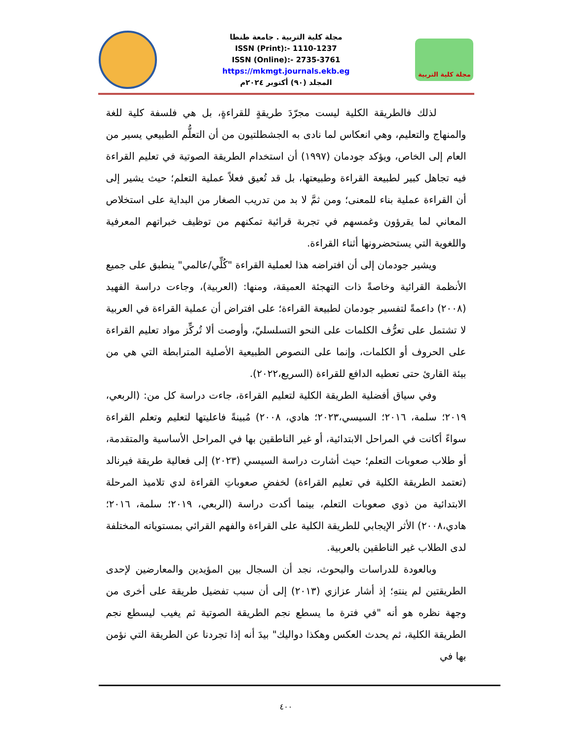مجلة كلية التربية . جامعة طنطا
ISSN (Print):- 1110-1237
ISSN (Online):- 2735-3761
https://mkmgt.journals.ekb.eg
المجلد (٩٠) أكتوبر ٢٠٢٤م
مجلة كلية التربية
لذلك فالطريقة الكلية ليست مجرّدَ طريقةٍ للقراءةٍ، بل هي فلسفة كلية للغة والمنهاج والتعليم، وهي انعكاس لما نادى به الجشطلتيون من أن التعلُّم الطبيعي يسير من العام إلى الخاص، ويؤكد جودمان (١٩٩٧) أن استخدام الطريقة الصوتية في تعليم القراءة فيه تجاهل كبير لطبيعة القراءة وطبيعتها، بل قد تُعيق فعلاً عملية التعلم؛ حيث يشير إلى أن القراءة عملية بناء للمعنى؛ ومن ثمَّ لا بد من تدريب الصغار من البداية على استخلاص المعاني لما يقرؤون وغمسهم في تجربة قرائية تمكنهم من توظيف خبراتهم المعرفية واللغوية التي يستحضرونها أثناء القراءة.
ويشير جودمان إلى أن افتراضه هذا لعملية القراءة "كُلِّي/عالمي" ينطبق على جميع الأنظمة القرائية وخاصةً ذات التهجئة العميقة، ومنها: (العربية)، وجاءت دراسة الفهيد (٢٠٠٨) داعمةً لتفسير جودمان لطبيعة القراءة؛ على افتراض أن عملية القراءة في العربية لا تشتمل على تعرُّف الكلمات على النحو التسلسليّ، وأوصت ألا تُركِّز مواد تعليم القراءة على الحروف أو الكلمات، وإنما على النصوص الطبيعية الأصلية المترابطة التي هي من بيئة القارئ حتى تعطيه الدافع للقراءة (السريع،٢٠٢٢).
وفي سياق أفضلية الطريقة الكلية لتعليم القراءة، جاءت دراسة كل من: (الربعي، ٢٠١٩؛ سلمة، ٢٠١٦؛ السيسي،٢٠٢٣؛ هادي، ٢٠٠٨) مُبينةً فاعليتها لتعليم وتعلم القراءة سواءً أكانت في المراحل الابتدائية، أو غير الناطقين بها في المراحل الأساسية والمتقدمة، أو طلاب صعوبات التعلم؛ حيث أشارت دراسة السيسي (٢٠٢٣) إلى فعالية طريقة فيرنالد (تعتمد الطريقة الكلية في تعليم القراءة) لخفضِ صعوباتِ القراءة لدي تلاميذ المرحلة الابتدائية من ذوي صعوبات التعلم، بينما أكدت دراسة (الربعي، ٢٠١٩؛ سلمة، ٢٠١٦؛ هادي،٢٠٠٨) الأثر الإيجابي للطريقة الكلية على القراءة والفهم القرائي بمستوياته المختلفة لدى الطلاب غير الناطقين بالعربية.
وبالعودة للدراسات والبحوث، نجد أن السجال بين المؤيدين والمعارضين لإحدى الطريقتين لم ينتهِ؛ إذ أشار عزازي (٢٠١٣) إلى أن سبب تفضيل طريقة على أخرى من وجهة نظره هو أنه "في فترة ما يسطع نجم الطريقة الصوتية ثم يغيب ليسطع نجم الطريقة الكلية، ثم يحدث العكس وهكذا دواليك" بيدَ أنه إذا تجردنا عن الطريقة التي نؤمن بها في
٤٠٠